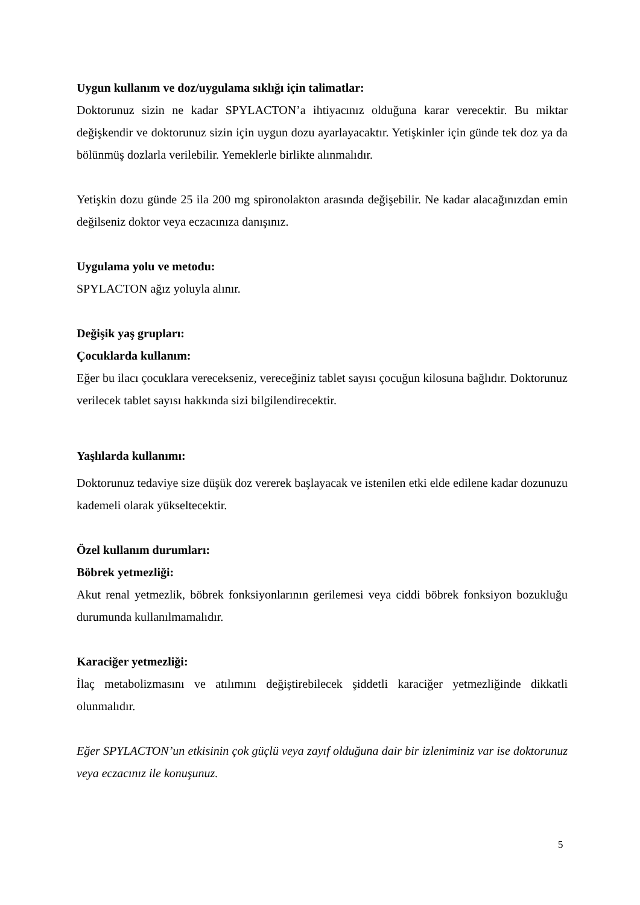Uygun kullanım ve doz/uygulama sıklığı için talimatlar:
Doktorunuz sizin ne kadar SPYLACTON’a ihtiyacınız olduğuna karar verecektir. Bu miktar değişkendir ve doktorunuz sizin için uygun dozu ayarlayacaktır. Yetişkinler için günde tek doz ya da bölünmüş dozlarla verilebilir. Yemeklerle birlikte alınmalıdır.
Yetişkin dozu günde 25 ila 200 mg spironolakton arasında değişebilir. Ne kadar alacağınızdan emin değilseniz doktor veya eczacınıza danışınız.
Uygulama yolu ve metodu:
SPYLACTON ağız yoluyla alınır.
Değişik yaş grupları:
Çocuklarda kullanım:
Eğer bu ilacı çocuklara verecekseniz, vereceğiniz tablet sayısı çocuğun kilosuna bağlıdır. Doktorunuz verilecek tablet sayısı hakkında sizi bilgilendirecektir.
Yaşlılarda kullanımı:
Doktorunuz tedaviye size düşük doz vererek başlayacak ve istenilen etki elde edilene kadar dozunuzu kademeli olarak yükseltecektir.
Özel kullanım durumları:
Böbrek yetmezliği:
Akut renal yetmezlik, böbrek fonksiyonlarının gerilemesi veya ciddi böbrek fonksiyon bozukluğu durumunda kullanılmamalıdır.
Karaciğer yetmezliği:
İlaç metabolizmasını ve atılımını değiştirebilecek şiddetli karaciğer yetmezliğinde dikkatli olunmalıdır.
Eğer SPYLACTON’un etkisinin çok güçlü veya zayıf olduğuna dair bir izleniminiz var ise doktorunuz veya eczacınız ile konuşunuz.
5